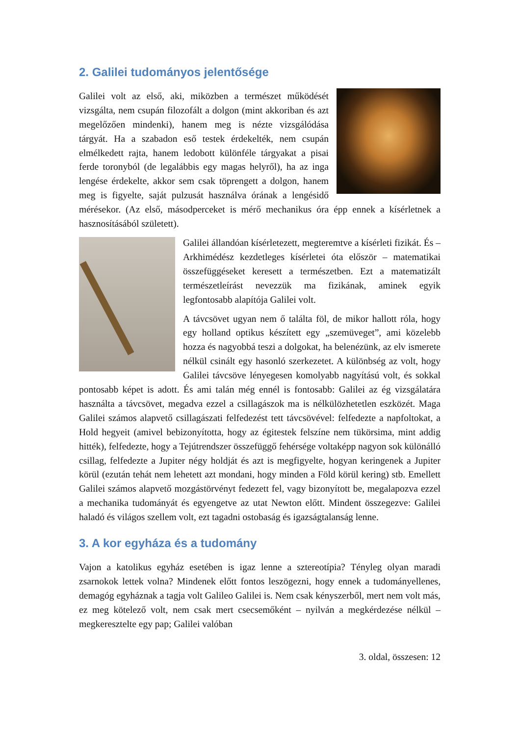2. Galilei tudományos jelentősége
Galilei volt az első, aki, miközben a természet működését vizsgálta, nem csupán filozofált a dolgon (mint akkoriban és azt megelőzően mindenki), hanem meg is nézte vizsgálódása tárgyát. Ha a szabadon eső testek érdekelték, nem csupán elmélkedett rajta, hanem ledobott különféle tárgyakat a pisai ferde toronyból (de legalábbis egy magas helyről), ha az inga lengése érdekelte, akkor sem csak töprengett a dolgon, hanem meg is figyelte, saját pulzusát használva órának a lengésidő mérésekor. (Az első, másodperceket is mérő mechanikus óra épp ennek a kísérletnek a hasznosításából született).
Galilei állandóan kísérletezett, megteremtve a kísérleti fizikát. És – Arkhimédész kezdetleges kísérletei óta először – matematikai összefüggéseket keresett a természetben. Ezt a matematizált természetleírást nevezzük ma fizikának, aminek egyik legfontosabb alapítója Galilei volt.
A távcsövet ugyan nem ő találta föl, de mikor hallott róla, hogy egy holland optikus készített egy „szemüveget”, ami közelebb hozza és nagyobbá teszi a dolgokat, ha belenézünk, az elv ismerete nélkül csinált egy hasonló szerkezetet. A különbség az volt, hogy Galilei távcsöve lényegesen komolyabb nagyítású volt, és sokkal pontosabb képet is adott. És ami talán még ennél is fontosabb: Galilei az ég vizsgálatára használta a távcsövet, megadva ezzel a csillagászok ma is nélkülözhetetlen eszközét. Maga Galilei számos alapvető csillagászati felfedezést tett távcsövével: felfedezte a napfoltokat, a Hold hegyeit (amivel bebizonyította, hogy az égitestek felszíne nem tükörsima, mint addig hitték), felfedezte, hogy a Tejútrendszer összefüggő fehérsége voltaképp nagyon sok különálló csillag, felfedezte a Jupiter négy holdját és azt is megfigyelte, hogyan keringenek a Jupiter körül (ezután tehát nem lehetett azt mondani, hogy minden a Föld körül kering) stb. Emellett Galilei számos alapvető mozgástörvényt fedezett fel, vagy bizonyított be, megalapozva ezzel a mechanika tudományát és egyengetve az utat Newton előtt. Mindent összegezve: Galilei haladó és világos szellem volt, ezt tagadni ostobaság és igazságtalanság lenne.
3. A kor egyháza és a tudomány
Vajon a katolikus egyház esetében is igaz lenne a sztereotípia? Tényleg olyan maradi zsarnokok lettek volna? Mindenek előtt fontos leszögezni, hogy ennek a tudományellenes, demagóg egyháznak a tagja volt Galileo Galilei is. Nem csak kényszerből, mert nem volt más, ez meg kötelező volt, nem csak mert csecsemőként – nyilván a megkérdezése nélkül – megkeresztelte egy pap; Galilei valóban
3. oldal, összesen: 12